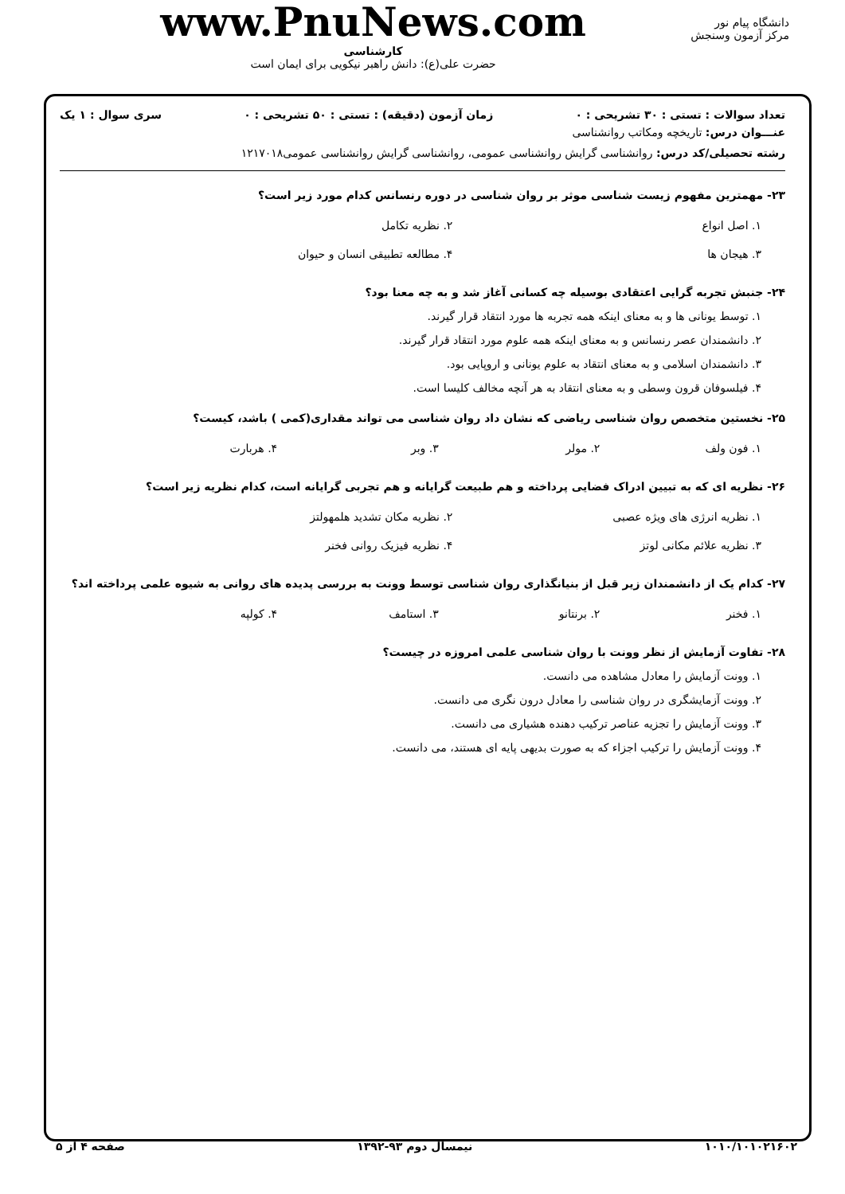دانشگاه پیام نور
مرکز آزمون وسنجش
www.PnuNews.com
کارشناسی
حضرت علی(ع): دانش راهبر نیکویی برای ایمان است
تعداد سوالات : تستی : ۳۰ تشریحی : ۰ زمان آزمون (دقیقه) : تستی : ۵۰ تشریحی : ۰ سری سوال : ۱ یک
عنـــوان درس: تاریخچه ومکاتب روانشناسی
رشته تحصیلی/کد درس: روانشناسی گرایش روانشناسی عمومی، روانشناسی گرایش روانشناسی عمومی۱۲۱۷۰۱۸
۲۳- مهمترین مفهوم زیست شناسی موثر بر روان شناسی در دوره رنسانس کدام مورد زیر است؟
۱. اصل انواع
۲. نظریه تکامل
۳. هیجان ها
۴. مطالعه تطبیقی انسان و حیوان
۲۴- جنبش تجربه گرایی اعتقادی بوسیله چه کسانی آغاز شد و به چه معنا بود؟
۱. توسط یونانی ها و به معنای اینکه همه تجربه ها مورد انتقاد قرار گیرند.
۲. دانشمندان عصر رنسانس و به معنای اینکه همه علوم مورد انتقاد قرار گیرند.
۳. دانشمندان اسلامی و به معنای انتقاد به علوم یونانی و اروپایی بود.
۴. فیلسوفان قرون وسطی و به معنای انتقاد به هر آنچه مخالف کلیسا است.
۲۵- نخستین متخصص روان شناسی ریاضی که نشان داد روان شناسی می تواند مقداری(کمی ) باشد، کیست؟
۱. فون ولف
۲. مولر
۳. وبر
۴. هربارت
۲۶- نظریه ای که به تبیین ادراک فضایی پرداخته و هم طبیعت گرایانه و هم تجربی گرایانه است، کدام نظریه زیر است؟
۱. نظریه انرژی های ویژه عصبی
۲. نظریه مکان تشدید هلمهولتز
۳. نظریه علائم مکانی لوتز
۴. نظریه فیزیک روانی فخنر
۲۷- کدام یک از دانشمندان زیر قبل از بنیانگذاری روان شناسی توسط وونت به بررسی پدیده های روانی به شیوه علمی پرداخته اند؟
۱. فخنر
۲. برنتانو
۳. استامف
۴. کولپه
۲۸- تفاوت آزمایش از نظر وونت با روان شناسی علمی امروزه در چیست؟
۱. وونت آزمایش را معادل مشاهده می دانست.
۲. وونت آزمایشگری در روان شناسی را معادل درون نگری می دانست.
۳. وونت آزمایش را تجزیه عناصر ترکیب دهنده هشیاری می دانست.
۴. وونت آزمایش را ترکیب اجزاء که به صورت بدیهی پایه ای هستند، می دانست.
۱۰۱۰/۱۰۱۰۲۱۶۰۲ نیمسال دوم ۹۳-۱۳۹۲ صفحه ۴ از ۵